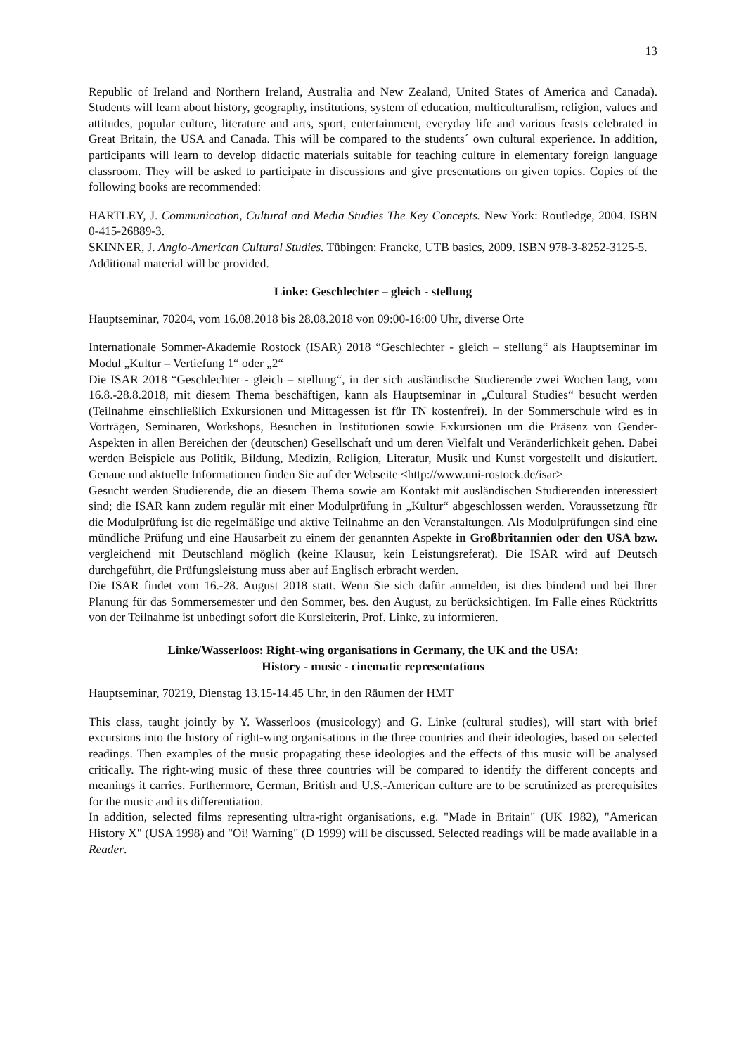13
Republic of Ireland and Northern Ireland, Australia and New Zealand, United States of America and Canada). Students will learn about history, geography, institutions, system of education, multiculturalism, religion, values and attitudes, popular culture, literature and arts, sport, entertainment, everyday life and various feasts celebrated in Great Britain, the USA and Canada. This will be compared to the students´ own cultural experience. In addition, participants will learn to develop didactic materials suitable for teaching culture in elementary foreign language classroom. They will be asked to participate in discussions and give presentations on given topics. Copies of the following books are recommended:
HARTLEY, J. Communication, Cultural and Media Studies The Key Concepts. New York: Routledge, 2004. ISBN 0-415-26889-3.
SKINNER, J. Anglo-American Cultural Studies. Tübingen: Francke, UTB basics, 2009. ISBN 978-3-8252-3125-5.
Additional material will be provided.
Linke: Geschlechter – gleich - stellung
Hauptseminar, 70204, vom 16.08.2018 bis 28.08.2018 von 09:00-16:00 Uhr, diverse Orte
Internationale Sommer-Akademie Rostock (ISAR) 2018 “Geschlechter - gleich – stellung“ als Hauptseminar im Modul „Kultur – Vertiefung 1“ oder „2“
Die ISAR 2018 “Geschlechter - gleich – stellung“, in der sich ausländische Studierende zwei Wochen lang, vom 16.8.-28.8.2018, mit diesem Thema beschäftigen, kann als Hauptseminar in „Cultural Studies“ besucht werden (Teilnahme einschließlich Exkursionen und Mittagessen ist für TN kostenfrei). In der Sommerschule wird es in Vorträgen, Seminaren, Workshops, Besuchen in Institutionen sowie Exkursionen um die Präsenz von Gender-Aspekten in allen Bereichen der (deutschen) Gesellschaft und um deren Vielfalt und Veränderlichkeit gehen. Dabei werden Beispiele aus Politik, Bildung, Medizin, Religion, Literatur, Musik und Kunst vorgestellt und diskutiert. Genaue und aktuelle Informationen finden Sie auf der Webseite <http://www.uni-rostock.de/isar>
Gesucht werden Studierende, die an diesem Thema sowie am Kontakt mit ausländischen Studierenden interessiert sind; die ISAR kann zudem regulär mit einer Modulprüfung in „Kultur“ abgeschlossen werden. Voraussetzung für die Modulprüfung ist die regelmäßige und aktive Teilnahme an den Veranstaltungen. Als Modulprüfungen sind eine mündliche Prüfung und eine Hausarbeit zu einem der genannten Aspekte in Großbritannien oder den USA bzw. vergleichend mit Deutschland möglich (keine Klausur, kein Leistungsreferat). Die ISAR wird auf Deutsch durchgeführt, die Prüfungsleistung muss aber auf Englisch erbracht werden.
Die ISAR findet vom 16.-28. August 2018 statt. Wenn Sie sich dafür anmelden, ist dies bindend und bei Ihrer Planung für das Sommersemester und den Sommer, bes. den August, zu berücksichtigen. Im Falle eines Rücktritts von der Teilnahme ist unbedingt sofort die Kursleiterin, Prof. Linke, zu informieren.
Linke/Wasserloos: Right-wing organisations in Germany, the UK and the USA:
History - music - cinematic representations
Hauptseminar, 70219, Dienstag 13.15-14.45 Uhr, in den Räumen der HMT
This class, taught jointly by Y. Wasserloos (musicology) and G. Linke (cultural studies), will start with brief excursions into the history of right-wing organisations in the three countries and their ideologies, based on selected readings. Then examples of the music propagating these ideologies and the effects of this music will be analysed critically. The right-wing music of these three countries will be compared to identify the different concepts and meanings it carries. Furthermore, German, British and U.S.-American culture are to be scrutinized as prerequisites for the music and its differentiation.
In addition, selected films representing ultra-right organisations, e.g. "Made in Britain" (UK 1982), "American History X" (USA 1998) and "Oi! Warning" (D 1999) will be discussed. Selected readings will be made available in a Reader.